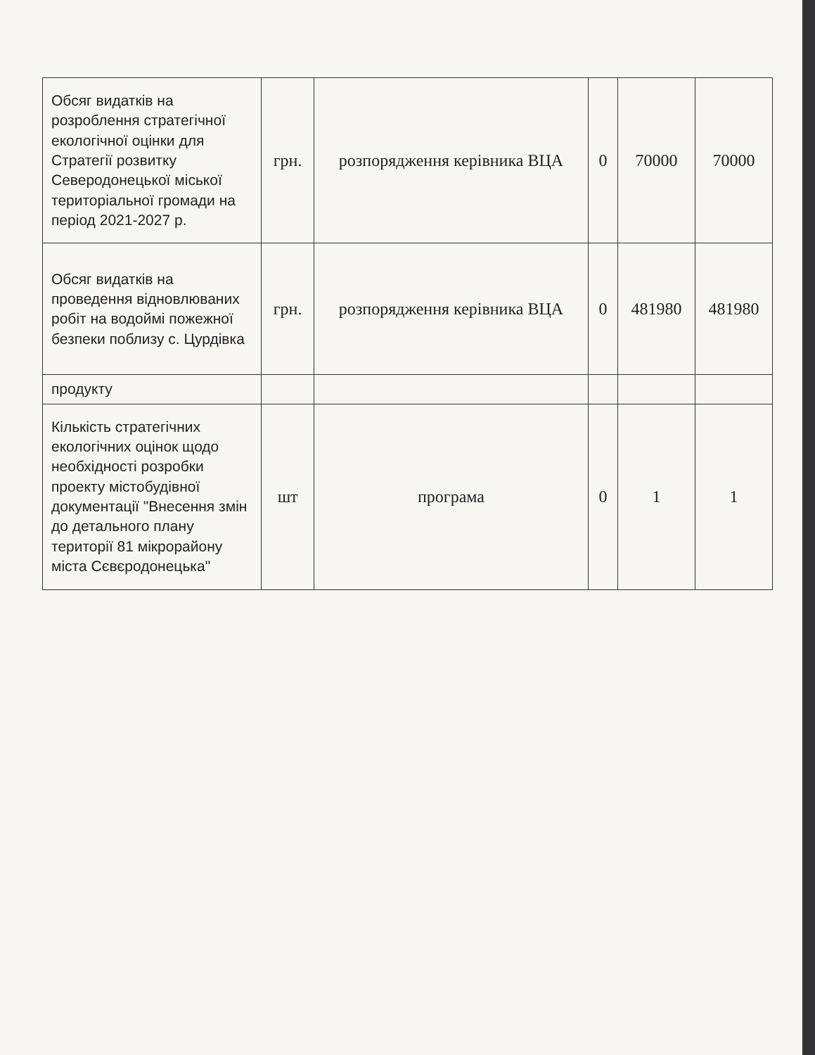| Обсяг видатків на розроблення стратегічної екологічної оцінки для Стратегії розвитку Северодонецької міської територіальної громади на період 2021-2027 р. | грн. | розпорядження керівника ВЦА | 0 | 70000 | 70000 |
| Обсяг видатків на проведення відновлюваних робіт на водоймі пожежної безпеки поблизу с. Цурдівка | грн. | розпорядження керівника ВЦА | 0 | 481980 | 481980 |
| продукту | | | | | |
| Кількість стратегічних екологічних оцінок щодо необхідності розробки проекту містобудівної документації "Внесення змін до детального плану території 81 мікрорайону міста Сєвєродонецька" | шт | програма | 0 | 1 | 1 |